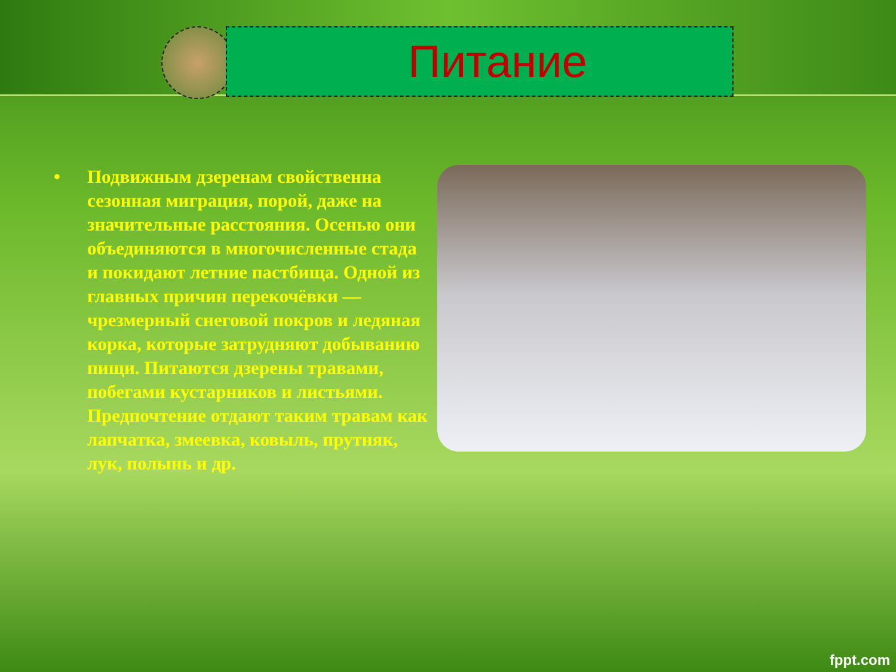Питание
• Подвижным дзеренам свойственна сезонная миграция, порой, даже на значительные расстояния. Осенью они объединяются в многочисленные стада и покидают летние пастбища. Одной из главных причин перекочёвки — чрезмерный снеговой покров и ледяная корка, которые затрудняют добыванию пищи. Питаются дзерены травами, побегами кустарников и листьями. Предпочтение отдают таким травам как лапчатка, змеевка, ковыль, прутняк, лук, полынь и др.
fppt.com